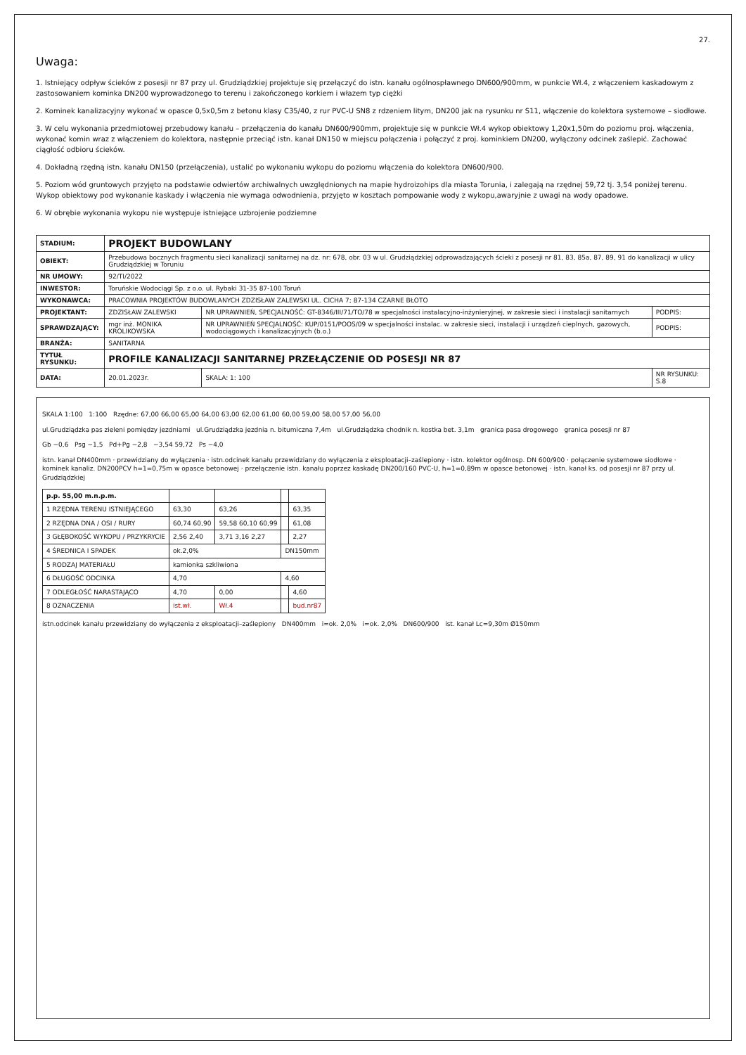27.
Uwaga:
1. Istniejący odpływ ścieków z posesji nr 87 przy ul. Grudziądzkiej projektuje się przełączyć do istn. kanału ogólnospławnego DN600/900mm, w punkcie Wł.4, z włączeniem kaskadowym z zastosowaniem kominka DN200 wyprowadzonego to terenu i zakończonego korkiem i włazem typ ciężki
2. Kominek kanalizacyjny wykonać w opasce 0,5x0,5m z betonu klasy C35/40, z rur PVC-U SN8 z rdzeniem litym, DN200 jak na rysunku nr S11, włączenie do kolektora systemowe – siodłowe.
3. W celu wykonania przedmiotowej przebudowy kanału – przełączenia do kanału DN600/900mm, projektuje się w punkcie Wł.4 wykop obiektowy 1,20x1,50m do poziomu proj. włączenia, wykonać komin wraz z włączeniem do kolektora, następnie przeciąć istn. kanał DN150 w miejscu połączenia i połączyć z proj. kominkiem DN200, wyłączony odcinek zaślepić. Zachować ciągłość odbioru ścieków.
4. Dokładną rzędną istn. kanału DN150 (przełączenia), ustalić po wykonaniu wykopu do poziomu włączenia do kolektora DN600/900.
5. Poziom wód gruntowych przyjęto na podstawie odwiertów archiwalnych uwzględnionych na mapie hydroizohips dla miasta Torunia, i zalegają na rzędnej 59,72 tj. 3,54 poniżej terenu. Wykop obiektowy pod wykonanie kaskady i włączenia nie wymaga odwodnienia, przyjęto w kosztach pompowanie wody z wykopu,awaryjnie z uwagi na wody opadowe.
6. W obrębie wykonania wykopu nie występuje istniejące uzbrojenie podziemne
| STADIUM: | PROJEKT BUDOWLANY | | |
| OBIEKT: | Przebudowa bocznych fragmentu sieci kanalizacji sanitarnej na dz. nr: 678, obr. 03 w ul. Grudziądzkiej odprowadzających ścieki z posesji nr 81, 83, 85a, 87, 89, 91 do kanalizacji w ulicy Grudziądzkiej w Toruniu | | |
| NR UMOWY: | 92/TI/2022 | | |
| INWESTOR: | Toruńskie Wodociągi Sp. z o.o. ul. Rybaki 31-35 87-100 Toruń | | |
| WYKONAWCA: | PRACOWNIA PROJEKTÓW BUDOWLANYCH ZDZISŁAW ZALEWSKI UL. CICHA 7; 87-134 CZARNE BŁOTO | | |
| PROJEKTANT: | ZDZISŁAW ZALEWSKI | NR UPRAWNIEŃ, SPECJALNOŚĆ: GT-8346/III/71/TO/78 w specjalności instalacyjno-inżynieryjnej, w zakresie sieci i instalacji sanitarnych | PODPIS: |
| SPRAWDZAJĄCY: | mgr inż. MONIKA KRÓLIKOWSKA | NR UPRAWNIEŃ SPECJALNOŚĆ: KUP/0151/POOS/09 w specjalności instalac. w zakresie sieci, instalacji i urządzeń cieplnych, gazowych, wodociągowych i kanalizacyjnych (b.o.) | PODPIS: |
| BRANŻA: | SANITARNA | | |
| TYTUŁ RYSUNKU: | PROFILE KANALIZACJI SANITARNEJ PRZEŁĄCZENIE OD POSESJI NR 87 | | |
| DATA: | 20.01.2023r. | SKALA: 1: 100 | NR RYSUNKU: S.8 |
SKALA 1:100 1:100 Rzędne: 67,00 66,00 65,00 64,00 63,00 62,00 61,00 60,00 59,00 58,00 57,00 56,00
ul.Grudziądzka pas zieleni pomiędzy jezdniami ul.Grudziądzka jezdnia n. bitumiczna 7,4m ul.Grudziądzka chodnik n. kostka bet. 3,1m granica pasa drogowego granica posesji nr 87
Gb −0,6 Psg −1,5 Pd+Pg −2,8 −3,54 59,72 Ps −4,0
istn. kanał DN400mm · przewidziany do wyłączenia · istn.odcinek kanału przewidziany do wyłączenia z eksploatacji–zaślepiony · istn. kolektor ogólnosp. DN 600/900 · połączenie systemowe siodłowe · kominek kanaliz. DN200PCV h=1=0,75m w opasce betonowej · przełączenie istn. kanału poprzez kaskadę DN200/160 PVC-U, h=1=0,89m w opasce betonowej · istn. kanał ks. od posesji nr 87 przy ul. Grudziądzkiej
| p.p. 55,00 m.n.p.m. | | | | |
| 1 RZĘDNA TERENU ISTNIEJĄCEGO | 63,30 | 63,26 | | 63,35 |
| 2 RZĘDNA DNA / OSI / RURY | 60,74 60,90 | 59,58 60,10 60,99 | | 61,08 |
| 3 GŁĘBOKOŚĆ WYKOPU / PRZYKRYCIE | 2,56 2,40 | 3,71 3,16 2,27 | | 2,27 |
| 4 ŚREDNICA I SPADEK | ok.2,0% | | DN150mm | |
| 5 RODZAJ MATERIAŁU | kamionka szkliwiona | | | |
| 6 DŁUGOŚĆ ODCINKA | 4,70 | | 4,60 | |
| 7 ODLEGŁOŚĆ NARASTAJĄCO | 4,70 | 0,00 | | 4,60 |
| 8 OZNACZENIA | ist.wł. | Wł.4 | | bud.nr87 |
istn.odcinek kanału przewidziany do wyłączenia z eksploatacji–zaślepiony DN400mm i=ok. 2,0% i=ok. 2,0% DN600/900 ist. kanał Lc=9,30m Ø150mm